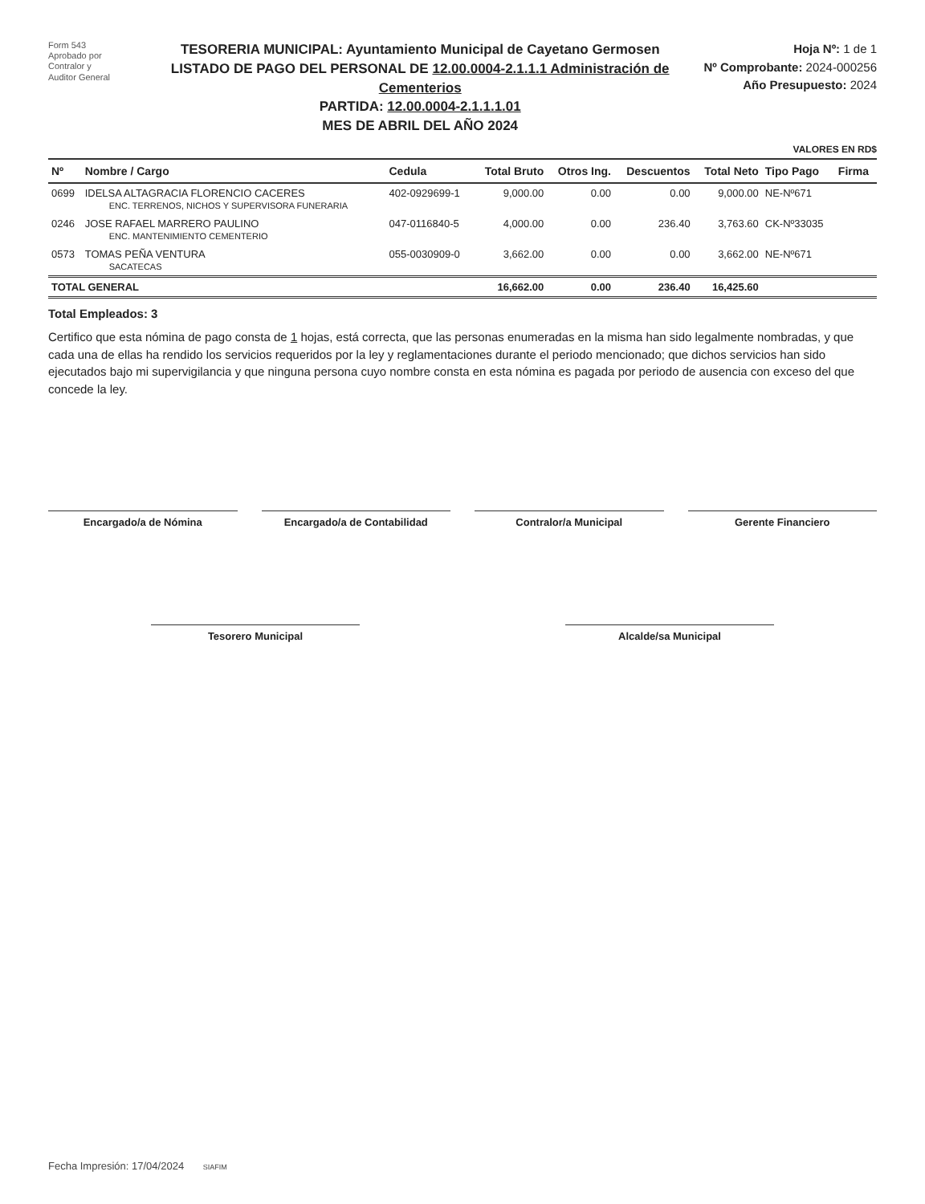Form 543
Aprobado por
Contralor y
Auditor General
TESORERIA MUNICIPAL: Ayuntamiento Municipal de Cayetano Germosen
LISTADO DE PAGO DEL PERSONAL DE 12.00.0004-2.1.1.1 Administración de Cementerios
PARTIDA: 12.00.0004-2.1.1.1.01
MES DE ABRIL DEL AÑO 2024
Hoja Nº: 1 de 1
Nº Comprobante: 2024-000256
Año Presupuesto: 2024
VALORES EN RD$
| Nº | Nombre / Cargo | Cedula | Total Bruto | Otros Ing. | Descuentos | Total Neto | Tipo Pago | Firma |
| --- | --- | --- | --- | --- | --- | --- | --- | --- |
| 0699 | IDELSA ALTAGRACIA FLORENCIO CACERES ENC. TERRENOS, NICHOS Y SUPERVISORA FUNERARIA | 402-0929699-1 | 9,000.00 | 0.00 | 0.00 | 9,000.00 | NE-Nº671 | |
| 0246 | JOSE RAFAEL MARRERO PAULINO ENC. MANTENIMIENTO CEMENTERIO | 047-0116840-5 | 4,000.00 | 0.00 | 236.40 | 3,763.60 | CK-Nº33035 | |
| 0573 | TOMAS PEÑA VENTURA SACATECAS | 055-0030909-0 | 3,662.00 | 0.00 | 0.00 | 3,662.00 | NE-Nº671 | |
| TOTAL GENERAL | | | 16,662.00 | 0.00 | 236.40 | 16,425.60 | | |
Total Empleados: 3
Certifico que esta nómina de pago consta de 1 hojas, está correcta, que las personas enumeradas en la misma han sido legalmente nombradas, y que cada una de ellas ha rendido los servicios requeridos por la ley y reglamentaciones durante el periodo mencionado; que dichos servicios han sido ejecutados bajo mi supervigilancia y que ninguna persona cuyo nombre consta en esta nómina es pagada por periodo de ausencia con exceso del que concede la ley.
Encargado/a de Nómina Encargado/a de Contabilidad Contralor/a Municipal Gerente Financiero
Tesorero Municipal Alcalde/sa Municipal
Fecha Impresión: 17/04/2024 SIAFIM